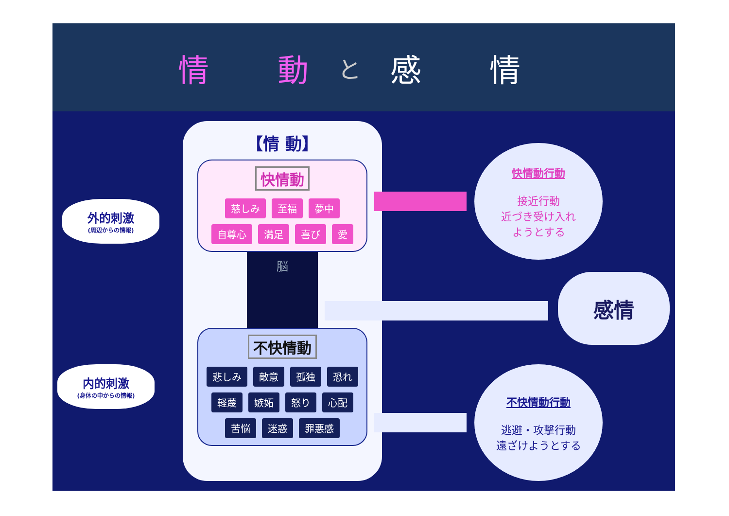情 動 と 感 情
外的刺激
(周辺からの情報)
内的刺激
(身体の中からの情報)
【情 動】
快情動
慈しみ 至福 夢中 自尊心 満足 喜び 愛
脳
不快情動
悲しみ 敵意 孤独 恐れ 軽蔑 嫉妬 怒り 心配 苦悩 迷惑 罪悪感
快情動行動
接近行動
近づき受け入れ
ようとする
感情
不快情動行動
逃避・攻撃行動
遠ざけようとする